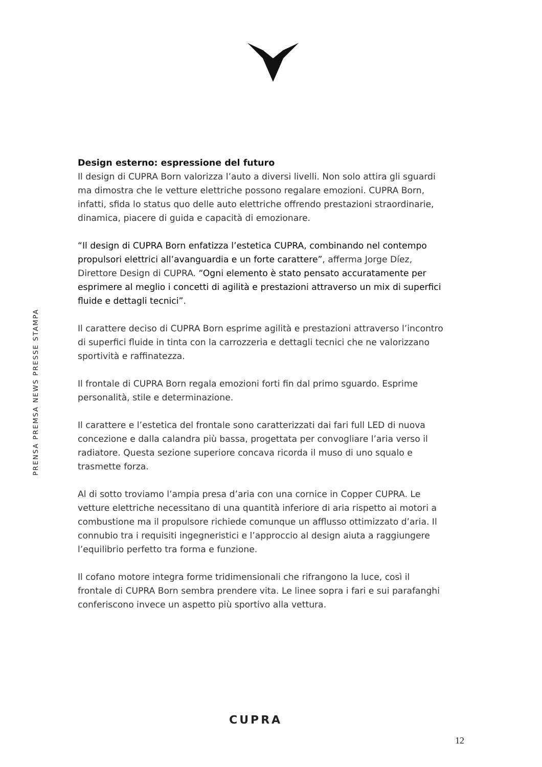Design esterno: espressione del futuro
Il design di CUPRA Born valorizza l’auto a diversi livelli. Non solo attira gli sguardi ma dimostra che le vetture elettriche possono regalare emozioni. CUPRA Born, infatti, sfida lo status quo delle auto elettriche offrendo prestazioni straordinarie, dinamica, piacere di guida e capacità di emozionare.
“Il design di CUPRA Born enfatizza l’estetica CUPRA, combinando nel contempo propulsori elettrici all’avanguardia e un forte carattere”, afferma Jorge Díez, Direttore Design di CUPRA. “Ogni elemento è stato pensato accuratamente per esprimere al meglio i concetti di agilità e prestazioni attraverso un mix di superfici fluide e dettagli tecnici”.
Il carattere deciso di CUPRA Born esprime agilità e prestazioni attraverso l’incontro di superfici fluide in tinta con la carrozzeria e dettagli tecnici che ne valorizzano sportività e raffinatezza.
Il frontale di CUPRA Born regala emozioni forti fin dal primo sguardo. Esprime personalità, stile e determinazione.
Il carattere e l’estetica del frontale sono caratterizzati dai fari full LED di nuova concezione e dalla calandra più bassa, progettata per convogliare l’aria verso il radiatore. Questa sezione superiore concava ricorda il muso di uno squalo e trasmette forza.
Al di sotto troviamo l’ampia presa d’aria con una cornice in Copper CUPRA. Le vetture elettriche necessitano di una quantità inferiore di aria rispetto ai motori a combustione ma il propulsore richiede comunque un afflusso ottimizzato d’aria. Il connubio tra i requisiti ingegneristici e l’approccio al design aiuta a raggiungere l’equilibrio perfetto tra forma e funzione.
Il cofano motore integra forme tridimensionali che rifrangono la luce, così il frontale di CUPRA Born sembra prendere vita. Le linee sopra i fari e sui parafanghi conferiscono invece un aspetto più sportivo alla vettura.
PRENSA PREMSA NEWS PRESSE STAMPA
CUPRA
12